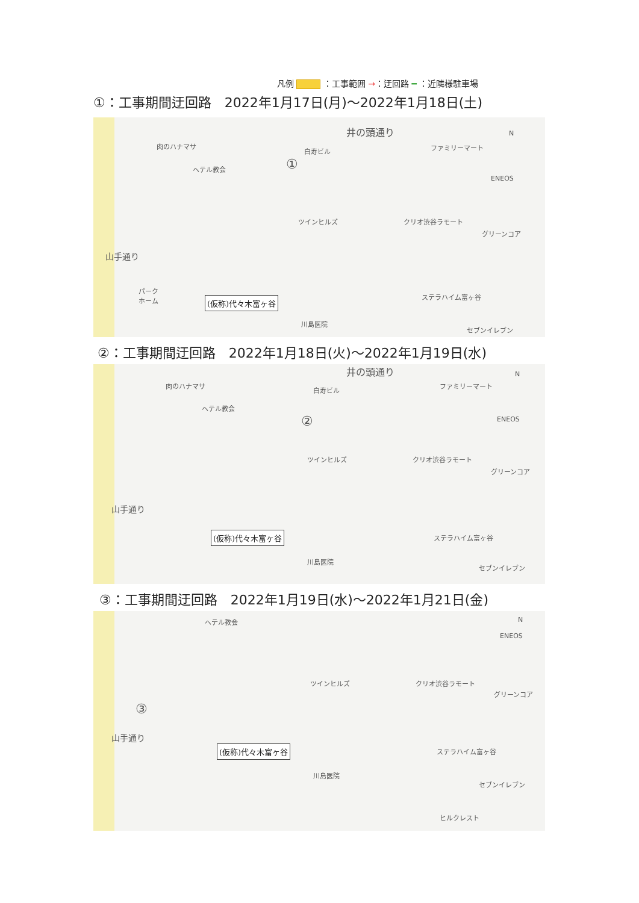凡例 ：工事範囲 →：迂回路 ━ ：近隣様駐車場
①：工事期間迂回路　2022年1月17日(月)～2022年1月18日(土)
井の頭通り
肉のハナマサ
ヘテル教会
白寿ビル ファミリーマート
N
ENEOS
ツインヒルズ クリオ渋谷ラモート
グリーンコア
山手通り
パーク
ホーム (仮称)代々木富ヶ谷
川島医院
ステラハイム富ヶ谷
セブンイレブン
①
②：工事期間迂回路　2022年1月18日(火)～2022年1月19日(水)
井の頭通り
肉のハナマサ
ヘテル教会
白寿ビル
ファミリーマート
N
ENEOS ②
ツインヒルズ クリオ渋谷ラモート
グリーンコア
山手通り
(仮称)代々木富ヶ谷
川島医院
ステラハイム富ヶ谷
セブンイレブン
③：工事期間迂回路　2022年1月19日(水)～2022年1月21日(金)
ヘテル教会 N
ENEOS
ツインヒルズ クリオ渋谷ラモート
グリーンコア
③
山手通り
(仮称)代々木富ヶ谷
川島医院
ステラハイム富ヶ谷
セブンイレブン
ヒルクレスト